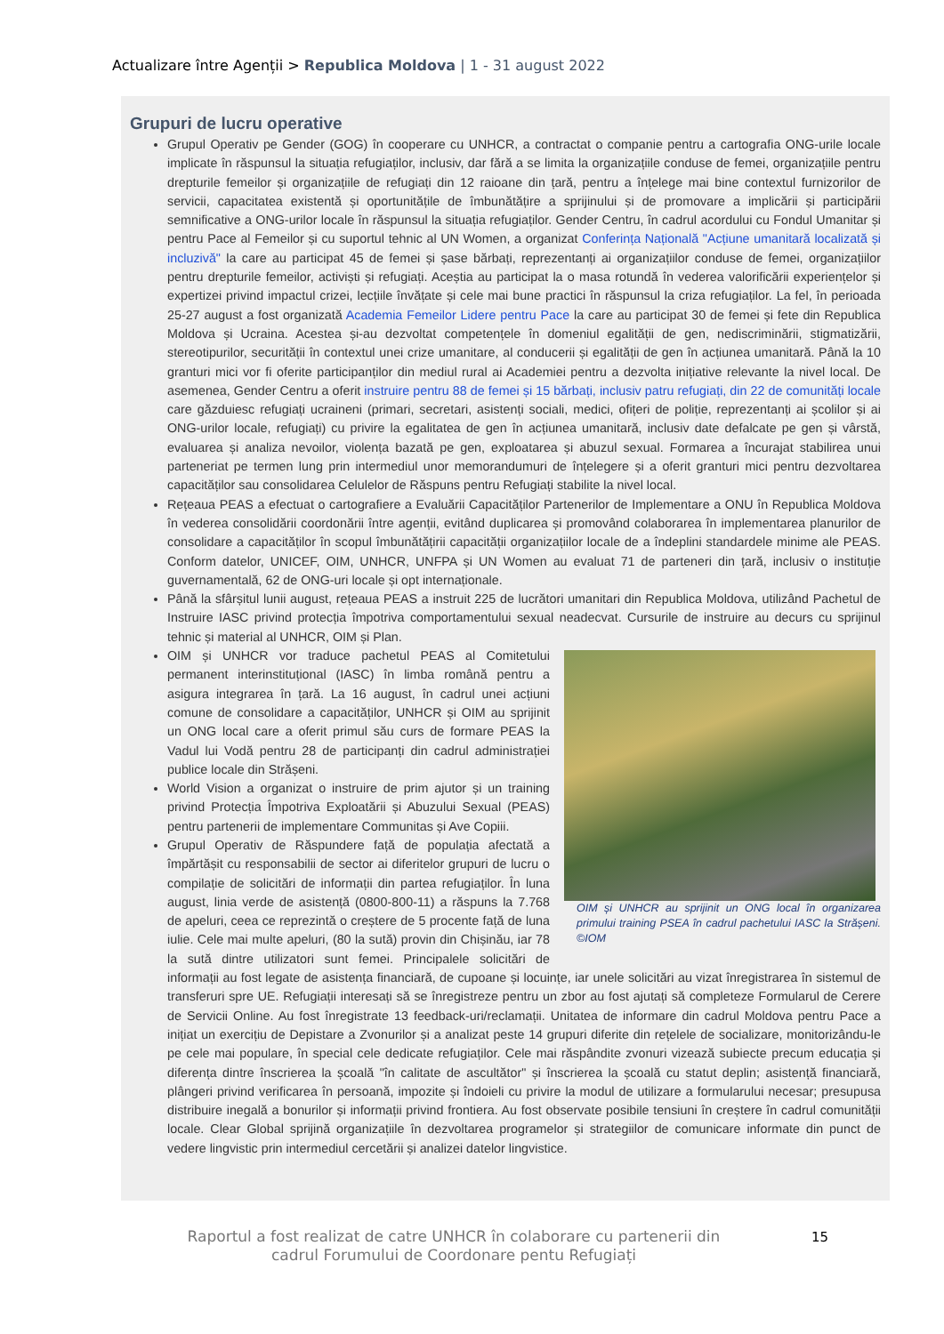Actualizare între Agenții > Republica Moldova | 1 - 31 august 2022
Grupuri de lucru operative
Grupul Operativ pe Gender (GOG) în cooperare cu UNHCR, a contractat o companie pentru a cartografia ONG-urile locale implicate în răspunsul la situația refugiaților, inclusiv, dar fără a se limita la organizațiile conduse de femei, organizațiile pentru drepturile femeilor și organizațiile de refugiați din 12 raioane din țară, pentru a înțelege mai bine contextul furnizorilor de servicii, capacitatea existentă și oportunitățile de îmbunătățire a sprijinului și de promovare a implicării și participării semnificative a ONG-urilor locale în răspunsul la situația refugiaților. Gender Centru, în cadrul acordului cu Fondul Umanitar și pentru Pace al Femeilor și cu suportul tehnic al UN Women, a organizat Conferința Națională "Acțiune umanitară localizată și incluzivă" la care au participat 45 de femei și șase bărbați, reprezentanți ai organizațiilor conduse de femei, organizațiilor pentru drepturile femeilor, activiști și refugiați. Aceștia au participat la o masa rotundă în vederea valorificării experiențelor și expertizei privind impactul crizei, lecțiile învățate și cele mai bune practici în răspunsul la criza refugiaților. La fel, în perioada 25-27 august a fost organizată Academia Femeilor Lidere pentru Pace la care au participat 30 de femei și fete din Republica Moldova și Ucraina. Acestea și-au dezvoltat competențele în domeniul egalității de gen, nediscriminării, stigmatizării, stereotipurilor, securității în contextul unei crize umanitare, al conducerii și egalității de gen în acțiunea umanitară. Până la 10 granturi mici vor fi oferite participanților din mediul rural ai Academiei pentru a dezvolta inițiative relevante la nivel local. De asemenea, Gender Centru a oferit instruire pentru 88 de femei și 15 bărbați, inclusiv patru refugiați, din 22 de comunități locale care găzduiesc refugiați ucraineni (primari, secretari, asistenți sociali, medici, ofițeri de poliție, reprezentanți ai școlilor și ai ONG-urilor locale, refugiați) cu privire la egalitatea de gen în acțiunea umanitară, inclusiv date defalcate pe gen și vârstă, evaluarea și analiza nevoilor, violența bazată pe gen, exploatarea și abuzul sexual. Formarea a încurajat stabilirea unui parteneriat pe termen lung prin intermediul unor memorandumuri de înțelegere și a oferit granturi mici pentru dezvoltarea capacităților sau consolidarea Celulelor de Răspuns pentru Refugiați stabilite la nivel local.
Rețeaua PEAS a efectuat o cartografiere a Evaluării Capacităților Partenerilor de Implementare a ONU în Republica Moldova în vederea consolidării coordonării între agenții, evitând duplicarea și promovând colaborarea în implementarea planurilor de consolidare a capacităților în scopul îmbunătățirii capacității organizațiilor locale de a îndeplini standardele minime ale PEAS. Conform datelor, UNICEF, OIM, UNHCR, UNFPA și UN Women au evaluat 71 de parteneri din țară, inclusiv o instituție guvernamentală, 62 de ONG-uri locale și opt internaționale.
Până la sfârșitul lunii august, rețeaua PEAS a instruit 225 de lucrători umanitari din Republica Moldova, utilizând Pachetul de Instruire IASC privind protecția împotriva comportamentului sexual neadecvat. Cursurile de instruire au decurs cu sprijinul tehnic și material al UNHCR, OIM și Plan.
OIM și UNHCR au sprijinit un ONG local în organizarea primului training PSEA în cadrul pachetului IASC la Strășeni. ©IOM
OIM și UNHCR vor traduce pachetul PEAS al Comitetului permanent interinstituțional (IASC) în limba română pentru a asigura integrarea în țară. La 16 august, în cadrul unei acțiuni comune de consolidare a capacităților, UNHCR și OIM au sprijinit un ONG local care a oferit primul său curs de formare PEAS la Vadul lui Vodă pentru 28 de participanți din cadrul administrației publice locale din Strășeni.
World Vision a organizat o instruire de prim ajutor și un training privind Protecția Împotriva Exploatării și Abuzului Sexual (PEAS) pentru partenerii de implementare Communitas și Ave Copiii.
Grupul Operativ de Răspundere față de populația afectată a împărtășit cu responsabilii de sector ai diferitelor grupuri de lucru o compilație de solicitări de informații din partea refugiaților. În luna august, linia verde de asistență (0800-800-11) a răspuns la 7.768 de apeluri, ceea ce reprezintă o creștere de 5 procente față de luna iulie. Cele mai multe apeluri, (80 la sută) provin din Chișinău, iar 78 la sută dintre utilizatori sunt femei. Principalele solicitări de informații au fost legate de asistența financiară, de cupoane și locuințe, iar unele solicitări au vizat înregistrarea în sistemul de transferuri spre UE. Refugiații interesați să se înregistreze pentru un zbor au fost ajutați să completeze Formularul de Cerere de Servicii Online. Au fost înregistrate 13 feedback-uri/reclamații. Unitatea de informare din cadrul Moldova pentru Pace a inițiat un exercițiu de Depistare a Zvonurilor și a analizat peste 14 grupuri diferite din rețelele de socializare, monitorizându-le pe cele mai populare, în special cele dedicate refugiaților. Cele mai răspândite zvonuri vizează subiecte precum educația și diferența dintre înscrierea la școală "în calitate de ascultător" și înscrierea la școală cu statut deplin; asistență financiară, plângeri privind verificarea în persoană, impozite și îndoieli cu privire la modul de utilizare a formularului necesar; presupusa distribuire inegală a bonurilor și informații privind frontiera. Au fost observate posibile tensiuni în creștere în cadrul comunității locale. Clear Global sprijină organizațiile în dezvoltarea programelor și strategiilor de comunicare informate din punct de vedere lingvistic prin intermediul cercetării și analizei datelor lingvistice.
Raportul a fost realizat de catre UNHCR în colaborare cu partenerii din cadrul Forumului de Coordonare pentu Refugiați
15